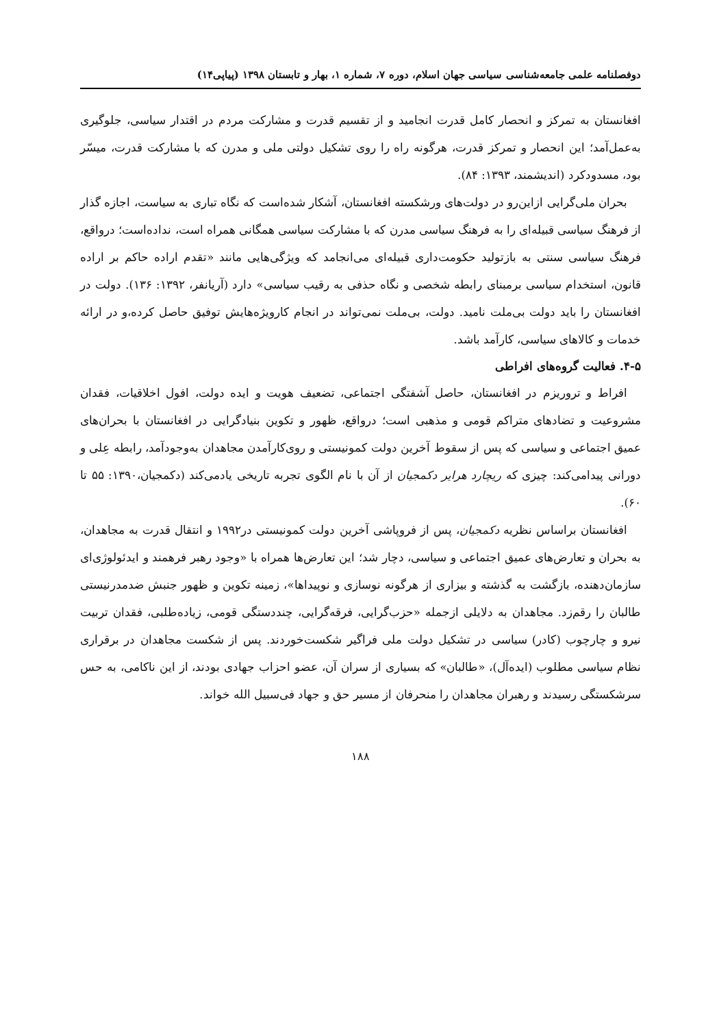دوفصلنامه علمی جامعه‌شناسی سیاسی جهان اسلام، دوره ۷، شماره ۱، بهار و تابستان ۱۳۹۸ (پیاپی۱۴)
افغانستان به تمرکز و انحصار کامل قدرت انجامید و از تقسیم قدرت و مشارکت مردم در اقتدار سیاسی، جلوگیری به‌عمل‌آمد؛ این انحصار و تمرکز قدرت، هرگونه راه را روی تشکیل دولتی ملی و مدرن که با مشارکت قدرت، میسّر بود، مسدودکرد (اندیشمند، ۱۳۹۳: ۸۴).
بحران ملی‌گرایی ازاین‌رو در دولت‌های ورشکسته افغانستان، آشکار شده‌است که نگاه تباری به سیاست، اجازه گذار از فرهنگ سیاسی قبیله‌ای را به فرهنگ سیاسی مدرن که با مشارکت سیاسی همگانی همراه است، نداده‌است؛ درواقع، فرهنگ سیاسی سنتی به بازتولید حکومت‌داری قبیله‌ای می‌انجامد که ویژگی‌هایی مانند «تقدم اراده حاکم بر اراده قانون، استخدام سیاسی برمبنای رابطه شخصی و نگاه حذفی به رقیب سیاسی» دارد (آریانفر، ۱۳۹۲: ۱۳۶). دولت در افغانستان را باید دولت بی‌ملت نامید. دولت، بی‌ملت نمی‌تواند در انجام کارویژه‌هایش توفیق حاصل کرده،و در ارائه خدمات و کالاهای سیاسی، کارآمد باشد.
۴-۵. فعالیت گروه‌های افراطی
افراط و تروریزم در افغانستان، حاصل آشفتگی اجتماعی، تضعیف هویت و ایده دولت، افول اخلاقیات، فقدان مشروعیت و تضادهای متراکم قومی و مذهبی است؛ درواقع، ظهور و تکوین بنیادگرایی در افغانستان با بحران‌های عمیق اجتماعی و سیاسی که پس از سقوط آخرین دولت کمونیستی و روی‌کارآمدن مجاهدان به‌وجودآمد، رابطه عِلی و دورانی پیدامی‌کند: چیزی که ریچارد هرایر دکمجیان از آن با نام الگوی تجربه تاریخی یادمی‌کند (دکمجیان،۱۳۹۰: ۵۵ تا ۶۰).
افغانستان براساس نظریه دکمجیان، پس از فروپاشی آخرین دولت کمونیستی در۱۹۹۲ و انتقال قدرت به مجاهدان، به بحران و تعارض‌های عمیق اجتماعی و سیاسی، دچار شد؛ این تعارض‌ها همراه با «وجود رهبر فرهمند و ایدئولوژی‌ای سازمان‌دهنده، بازگشت به گذشته و بیزاری از هرگونه نوسازی و نوپیداها»، زمینه تکوین و ظهور جنبش ضدمدرنیستی طالبان را رقم‌زد. مجاهدان به دلایلی ازجمله «حزب‌گرایی، فرقه‌گرایی، چنددستگی قومی، زیاده‌طلبی، فقدان تربیت نیرو و چارچوب (کادر) سیاسی در تشکیل دولت ملی فراگیر شکست‌خوردند. پس از شکست مجاهدان در برقراری نظام سیاسی مطلوب (ایده‌آل)، «طالبان» که بسیاری از سران آن، عضو احزاب جهادی بودند، از این ناکامی، به حس سرشکستگی رسیدند و رهبران مجاهدان را منحرفان از مسیر حق و جهاد فی‌سبیل الله خواند.
۱۸۸